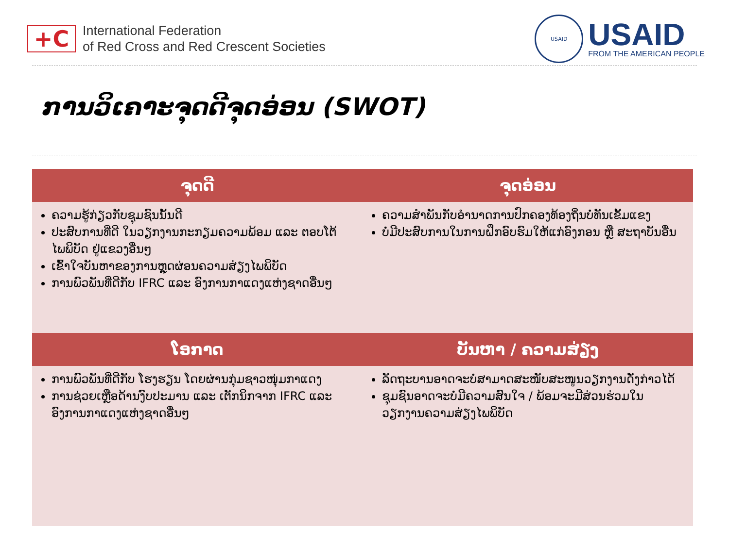+C
International Federation
of Red Cross and Red Crescent Societies
USAID
USAID
FROM THE AMERICAN PEOPLE
ການວິເຄາະຈຸດດີຈຸດອ່ອນ (SWOT)
| ຈຸດດີ | ຈຸດອ່ອນ |
| --- | --- |
| ຄວາມຮູ້ກ່ຽວກັບຊຸມຊົນນັ້ນດີ ປະສົບການທີ່ດີ ໃນວຽກງານກະກຽມຄວາມພ້ອມ ແລະ ຕອບໂຕ້ ໄພພິບັດ ຢູ່ແຂວງອື່ນໆ ເຂົ້າໃຈບັນຫາຂອງການຫຼຸດຜ່ອນຄວາມສ່ຽງໄພພິບັດ ການພົວພັນທີ່ດີກັບ IFRC ແລະ ອົງການກາແດງແຫ່ງຊາດອື່ນໆ | ຄວາມສໍາພັນກັບອໍານາດການປົກຄອງທ້ອງຖິ່ນບໍ່ທັນເຂັ້ມແຂງ ບໍ່ມີປະສົບການໃນການຝຶກອົບຮົມໃຫ້ແກ່ອົງກອນ ຫຼື ສະຖາບັນອື່ນ |
| ໂອກາດ | ບັນຫາ / ຄວາມສ່ຽງ |
| ການພົວພັນທີ່ດີກັບ ໂຮງຮຽນ ໂດຍຜ່ານກຸ່ມຊາວໜຸ່ມກາແດງ ການຊ່ວຍເຫຼືອດ້ານງົບປະມານ ແລະ ເຕັກນິກຈາກ IFRC ແລະ ອົງການກາແດງແຫ່ງຊາດອື່ນໆ | ລັດຖະບານອາດຈະບໍ່ສາມາດສະໜັບສະໜູນວຽກງານດັ່ງກ່າວໄດ້ ຊຸມຊົນອາດຈະບໍ່ມີຄວາມສົນໃຈ / ພ້ອມຈະມີສ່ວນຮ່ວມໃນວຽກງານຄວາມສ່ຽງໄພພິບັດ |